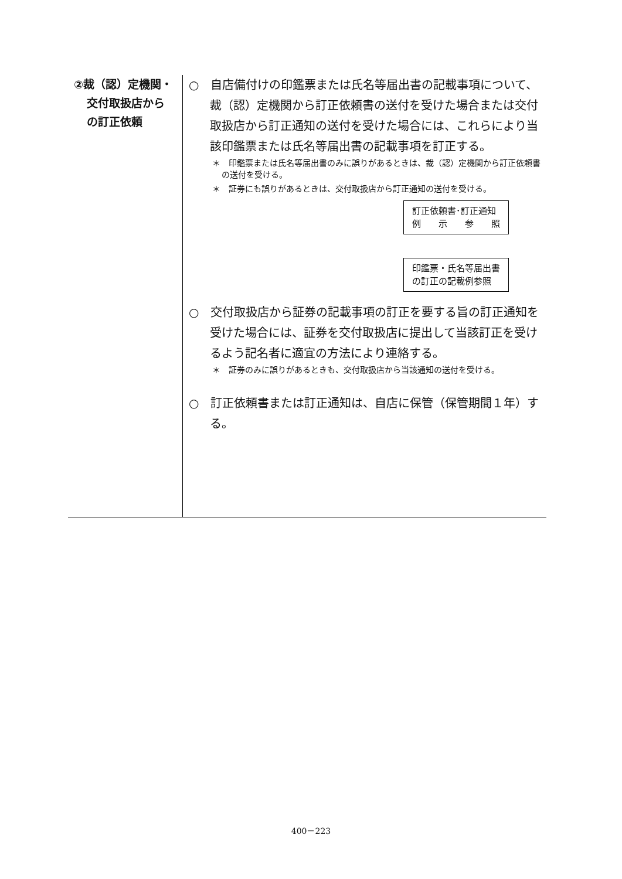②裁（認）定機関・
交付取扱店から
の訂正依頼
○　自店備付けの印鑑票または氏名等届出書の記載事項について、裁（認）定機関から訂正依頼書の送付を受けた場合または交付取扱店から訂正通知の送付を受けた場合には、これらにより当該印鑑票または氏名等届出書の記載事項を訂正する。
＊　印鑑票または氏名等届出書のみに誤りがあるときは、裁（認）定機関から訂正依頼書の送付を受ける。
＊　証券にも誤りがあるときは、交付取扱店から訂正通知の送付を受ける。
訂正依頼書･訂正通知
例　　示　　参　　照
印鑑票・氏名等届出書
の訂正の記載例参照
○　交付取扱店から証券の記載事項の訂正を要する旨の訂正通知を受けた場合には、証券を交付取扱店に提出して当該訂正を受けるよう記名者に適宜の方法により連絡する。
＊　証券のみに誤りがあるときも、交付取扱店から当該通知の送付を受ける。
○　訂正依頼書または訂正通知は、自店に保管（保管期間１年）する。
400－223